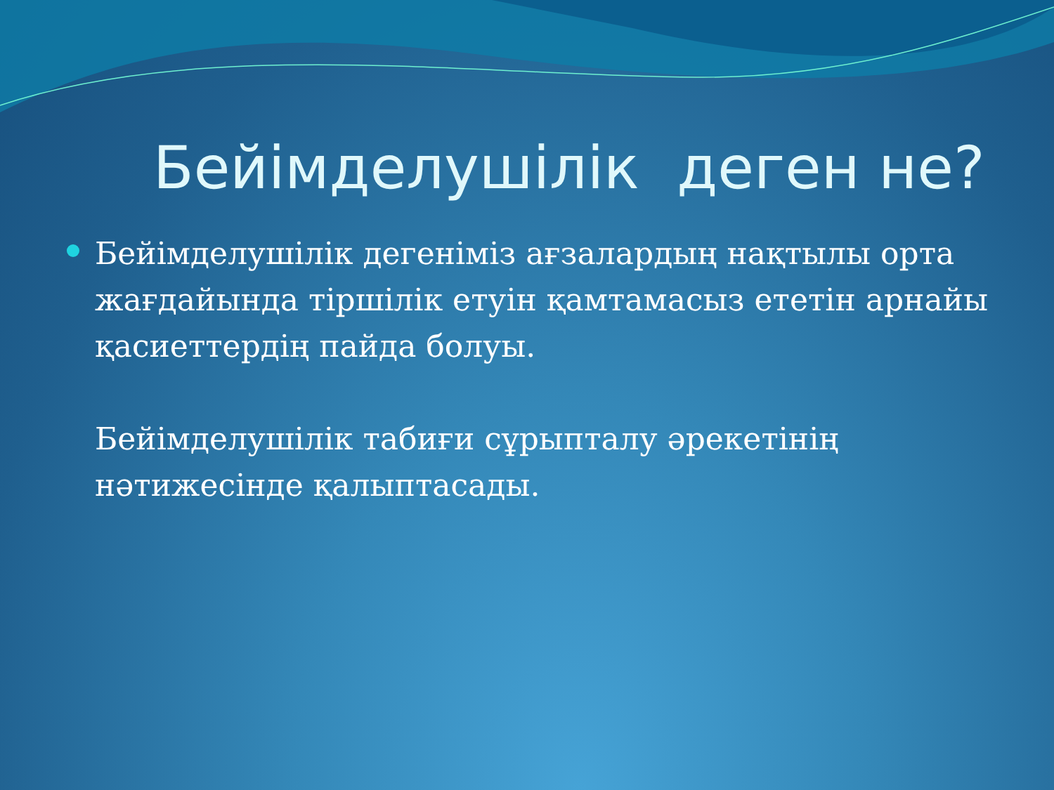Бейімделушілік деген не?
Бейімделушілік дегеніміз ағзалардың нақтылы орта жағдайында тіршілік етуін қамтамасыз ететін арнайы қасиеттердің пайда болуы.
Бейімделушілік табиғи сұрыпталу әрекетінің нәтижесінде қалыптасады.